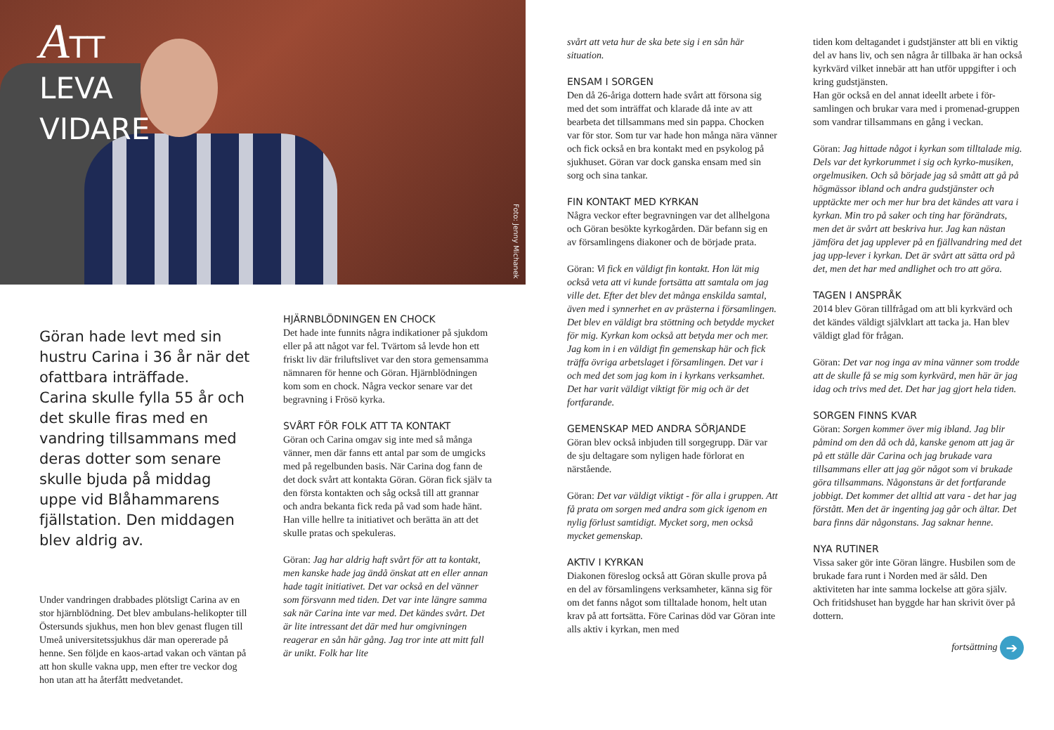ATT
LEVA
VIDARE
Foto: Jenny Michanek
Göran hade levt med sin hustru Carina i 36 år när det ofattbara inträffade.
Carina skulle fylla 55 år och det skulle firas med en vandring tillsammans med deras dotter som senare skulle bjuda på middag uppe vid Blåhammarens fjällstation. Den middagen blev aldrig av.
Under vandringen drabbades plötsligt Carina av en stor hjärnblödning. Det blev ambulans-helikopter till Östersunds sjukhus, men hon blev genast flugen till Umeå universitetssjukhus där man opererade på henne. Sen följde en kaos-artad vakan och väntan på att hon skulle vakna upp, men efter tre veckor dog hon utan att ha återfått medvetandet.
HJÄRNBLÖDNINGEN EN CHOCK
Det hade inte funnits några indikationer på sjukdom eller på att något var fel. Tvärtom så levde hon ett friskt liv där friluftslivet var den stora gemensamma nämnaren för henne och Göran. Hjärnblödningen kom som en chock. Några veckor senare var det begravning i Frösö kyrka.
SVÅRT FÖR FOLK ATT TA KONTAKT
Göran och Carina omgav sig inte med så många vänner, men där fanns ett antal par som de umgicks med på regelbunden basis. När Carina dog fann de det dock svårt att kontakta Göran. Göran fick själv ta den första kontakten och såg också till att grannar och andra bekanta fick reda på vad som hade hänt. Han ville hellre ta initiativet och berätta än att det skulle pratas och spekuleras.
Göran: Jag har aldrig haft svårt för att ta kontakt, men kanske hade jag ändå önskat att en eller annan hade tagit initiativet. Det var också en del vänner som försvann med tiden. Det var inte längre samma sak när Carina inte var med. Det kändes svårt. Det är lite intressant det där med hur omgivningen reagerar en sån här gång. Jag tror inte att mitt fall är unikt. Folk har lite
svårt att veta hur de ska bete sig i en sån här situation.
ENSAM I SORGEN
Den då 26-åriga dottern hade svårt att försona sig med det som inträffat och klarade då inte av att bearbeta det tillsammans med sin pappa. Chocken var för stor. Som tur var hade hon många nära vänner och fick också en bra kontakt med en psykolog på sjukhuset. Göran var dock ganska ensam med sin sorg och sina tankar.
FIN KONTAKT MED KYRKAN
Några veckor efter begravningen var det allhelgona och Göran besökte kyrkogården. Där befann sig en av församlingens diakoner och de började prata.
Göran: Vi fick en väldigt fin kontakt. Hon lät mig också veta att vi kunde fortsätta att samtala om jag ville det. Efter det blev det många enskilda samtal, även med i synnerhet en av prästerna i församlingen. Det blev en väldigt bra stöttning och betydde mycket för mig. Kyrkan kom också att betyda mer och mer. Jag kom in i en väldigt fin gemenskap här och fick träffa övriga arbetslaget i församlingen. Det var i och med det som jag kom in i kyrkans verksamhet. Det har varit väldigt viktigt för mig och är det fortfarande.
GEMENSKAP MED ANDRA SÖRJANDE
Göran blev också inbjuden till sorgegrupp. Där var de sju deltagare som nyligen hade förlorat en närstående.
Göran: Det var väldigt viktigt - för alla i gruppen. Att få prata om sorgen med andra som gick igenom en nylig förlust samtidigt. Mycket sorg, men också mycket gemenskap.
AKTIV I KYRKAN
Diakonen föreslog också att Göran skulle prova på en del av församlingens verksamheter, känna sig för om det fanns något som tilltalade honom, helt utan krav på att fortsätta. Före Carinas död var Göran inte alls aktiv i kyrkan, men med
tiden kom deltagandet i gudstjänster att bli en viktig del av hans liv, och sen några år tillbaka är han också kyrkvärd vilket innebär att han utför uppgifter i och kring gudstjänsten.
Han gör också en del annat ideellt arbete i för-samlingen och brukar vara med i promenad-gruppen som vandrar tillsammans en gång i veckan.
Göran: Jag hittade något i kyrkan som tilltalade mig. Dels var det kyrkorummet i sig och kyrko-musiken, orgelmusiken. Och så började jag så smått att gå på högmässor ibland och andra gudstjänster och upptäckte mer och mer hur bra det kändes att vara i kyrkan. Min tro på saker och ting har förändrats, men det är svårt att beskriva hur. Jag kan nästan jämföra det jag upplever på en fjällvandring med det jag upp-lever i kyrkan. Det är svårt att sätta ord på det, men det har med andlighet och tro att göra.
TAGEN I ANSPRÅK
2014 blev Göran tillfrågad om att bli kyrkvärd och det kändes väldigt självklart att tacka ja. Han blev väldigt glad för frågan.
Göran: Det var nog inga av mina vänner som trodde att de skulle få se mig som kyrkvärd, men här är jag idag och trivs med det. Det har jag gjort hela tiden.
SORGEN FINNS KVAR
Göran: Sorgen kommer över mig ibland. Jag blir påmind om den då och då, kanske genom att jag är på ett ställe där Carina och jag brukade vara tillsammans eller att jag gör något som vi brukade göra tillsammans. Någonstans är det fortfarande jobbigt. Det kommer det alltid att vara - det har jag förstått. Men det är ingenting jag går och ältar. Det bara finns där någonstans. Jag saknar henne.
NYA RUTINER
Vissa saker gör inte Göran längre. Husbilen som de brukade fara runt i Norden med är såld. Den aktiviteten har inte samma lockelse att göra själv. Och fritidshuset han byggde har han skrivit över på dottern.
fortsättning ➔